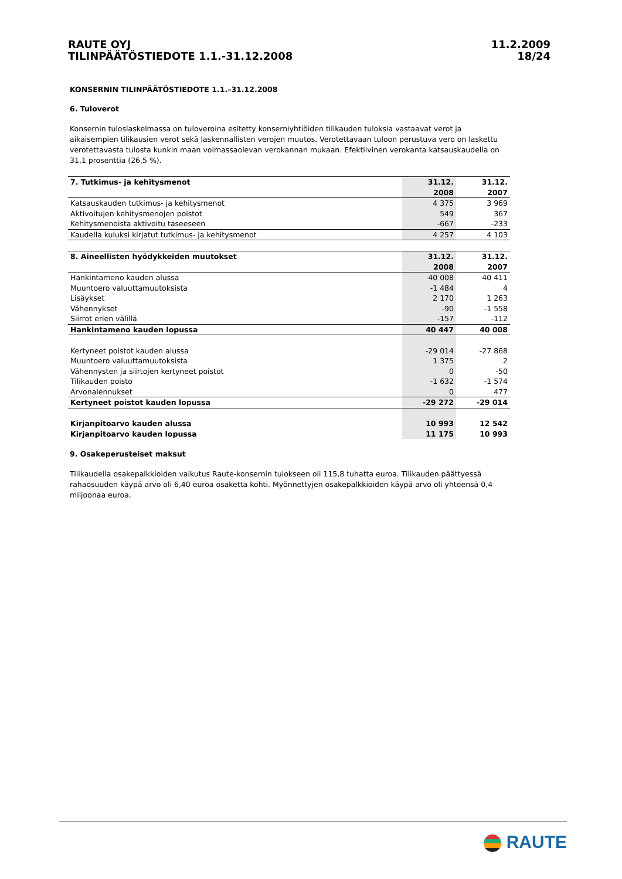RAUTE OYJ
TILINPÄÄTÖSTIEDOTE 1.1.-31.12.2008
11.2.2009
18/24
KONSERNIN TILINPÄÄTÖSTIEDOTE 1.1.–31.12.2008
6. Tuloverot
Konsernin tuloslaskelmassa on tuloveroina esitetty konserniyhtiöiden tilikauden tuloksia vastaavat verot ja aikaisempien tilikausien verot sekä laskennallisten verojen muutos. Verotettavaan tuloon perustuva vero on laskettu verotettavasta tulosta kunkin maan voimassaolevan verokannan mukaan. Efektiivinen verokanta katsauskaudella on 31,1 prosenttia (26,5 %).
| 7. Tutkimus- ja kehitysmenot | 31.12. | 31.12. |
| --- | --- | --- |
| | 2008 | 2007 |
| Katsauskauden tutkimus- ja kehitysmenot | 4 375 | 3 969 |
| Aktivoitujen kehitysmenojen poistot | 549 | 367 |
| Kehitysmenoista aktivoitu taseeseen | -667 | -233 |
| Kaudella kuluksi kirjatut tutkimus- ja kehitysmenot | 4 257 | 4 103 |
| 8. Aineellisten hyödykkeiden muutokset | 31.12. | 31.12. |
| --- | --- | --- |
| | 2008 | 2007 |
| Hankintameno kauden alussa | 40 008 | 40 411 |
| Muuntoero valuuttamuutoksista | -1 484 | 4 |
| Lisäykset | 2 170 | 1 263 |
| Vähennykset | -90 | -1 558 |
| Siirrot erien välillä | -157 | -112 |
| Hankintameno kauden lopussa | 40 447 | 40 008 |
| Kertyneet poistot kauden alussa | -29 014 | -27 868 |
| Muuntoero valuuttamuutoksista | 1 375 | 2 |
| Vähennysten ja siirtojen kertyneet poistot | 0 | -50 |
| Tilikauden poisto | -1 632 | -1 574 |
| Arvonalennukset | 0 | 477 |
| Kertyneet poistot kauden lopussa | -29 272 | -29 014 |
| Kirjanpitoarvo kauden alussa | 10 993 | 12 542 |
| Kirjanpitoarvo kauden lopussa | 11 175 | 10 993 |
9. Osakeperusteiset maksut
Tilikaudella osakepalkkioiden vaikutus Raute-konsernin tulokseen oli 115,8 tuhatta euroa. Tilikauden päättyessä rahaosuuden käypä arvo oli 6,40 euroa osaketta kohti. Myönnettyjen osakepalkkioiden käypä arvo oli yhteensä 0,4 miljoonaa euroa.
RAUTE